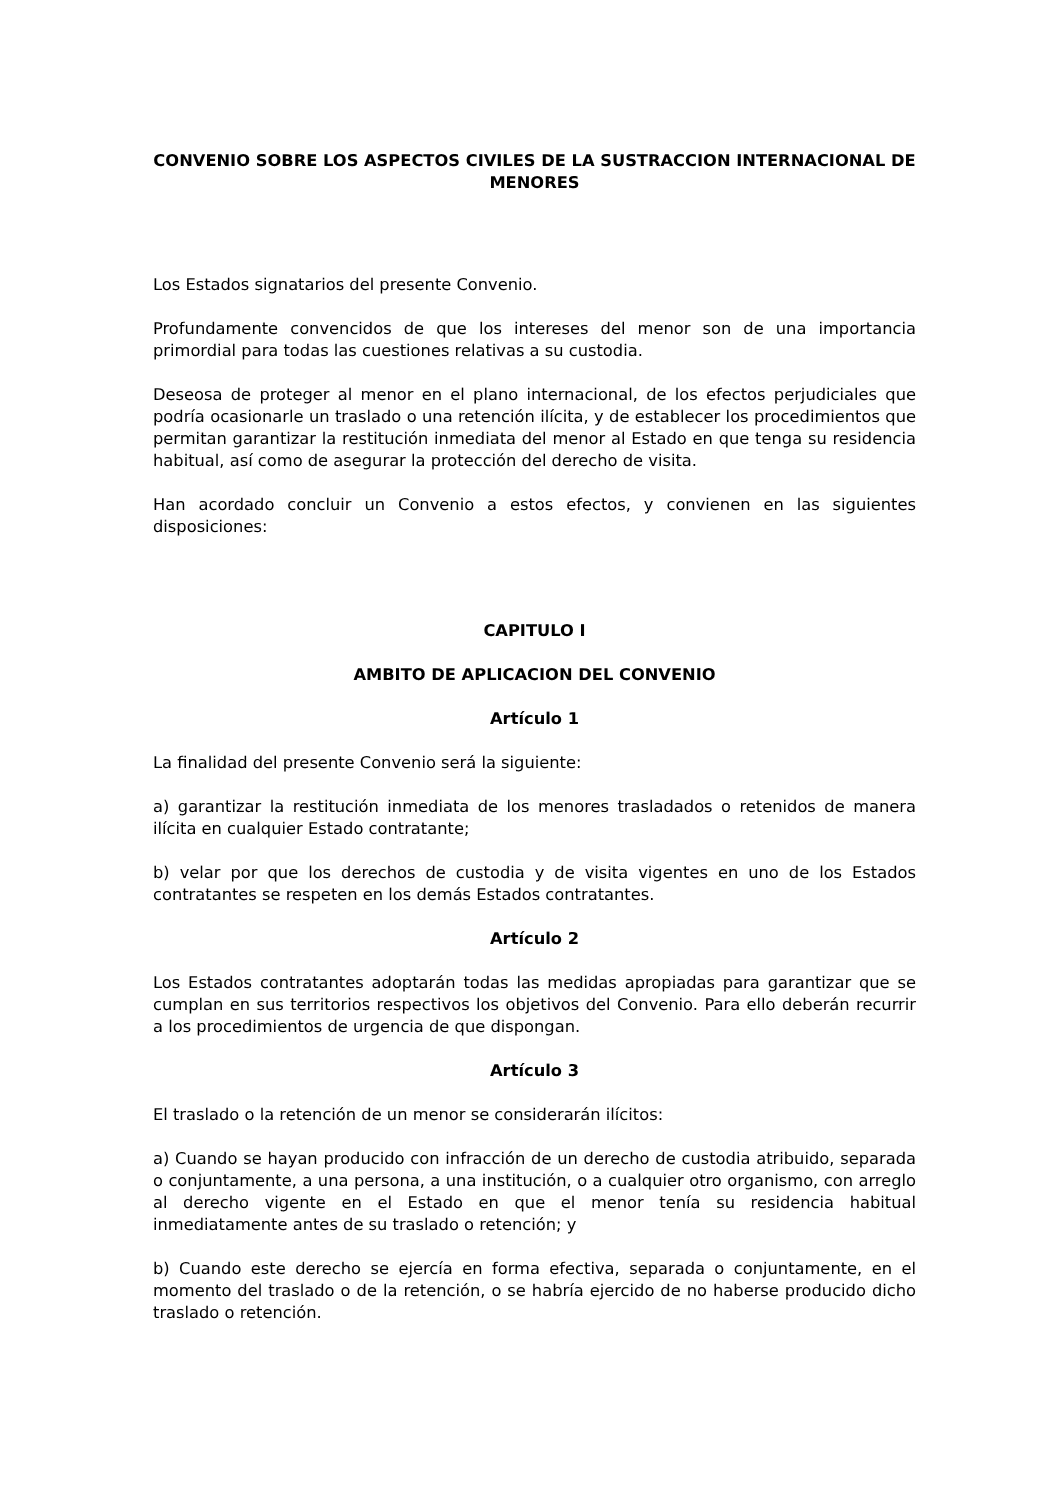CONVENIO SOBRE LOS ASPECTOS CIVILES DE LA SUSTRACCION INTERNACIONAL DE MENORES
Los Estados signatarios del presente Convenio.
Profundamente convencidos de que los intereses del menor son de una importancia primordial para todas las cuestiones relativas a su custodia.
Deseosa de proteger al menor en el plano internacional, de los efectos perjudiciales que podría ocasionarle un traslado o una retención ilícita, y de establecer los procedimientos que permitan garantizar la restitución inmediata del menor al Estado en que tenga su residencia habitual, así como de asegurar la protección del derecho de visita.
Han acordado concluir un Convenio a estos efectos, y convienen en las siguientes disposiciones:
CAPITULO I
AMBITO DE APLICACION DEL CONVENIO
Artículo 1
La finalidad del presente Convenio será la siguiente:
a) garantizar la restitución inmediata de los menores trasladados o retenidos de manera ilícita en cualquier Estado contratante;
b) velar por que los derechos de custodia y de visita vigentes en uno de los Estados contratantes se respeten en los demás Estados contratantes.
Artículo 2
Los Estados contratantes adoptarán todas las medidas apropiadas para garantizar que se cumplan en sus territorios respectivos los objetivos del Convenio. Para ello deberán recurrir a los procedimientos de urgencia de que dispongan.
Artículo 3
El traslado o la retención de un menor se considerarán ilícitos:
a) Cuando se hayan producido con infracción de un derecho de custodia atribuido, separada o conjuntamente, a una persona, a una institución, o a cualquier otro organismo, con arreglo al derecho vigente en el Estado en que el menor tenía su residencia habitual inmediatamente antes de su traslado o retención; y
b) Cuando este derecho se ejercía en forma efectiva, separada o conjuntamente, en el momento del traslado o de la retención, o se habría ejercido de no haberse producido dicho traslado o retención.